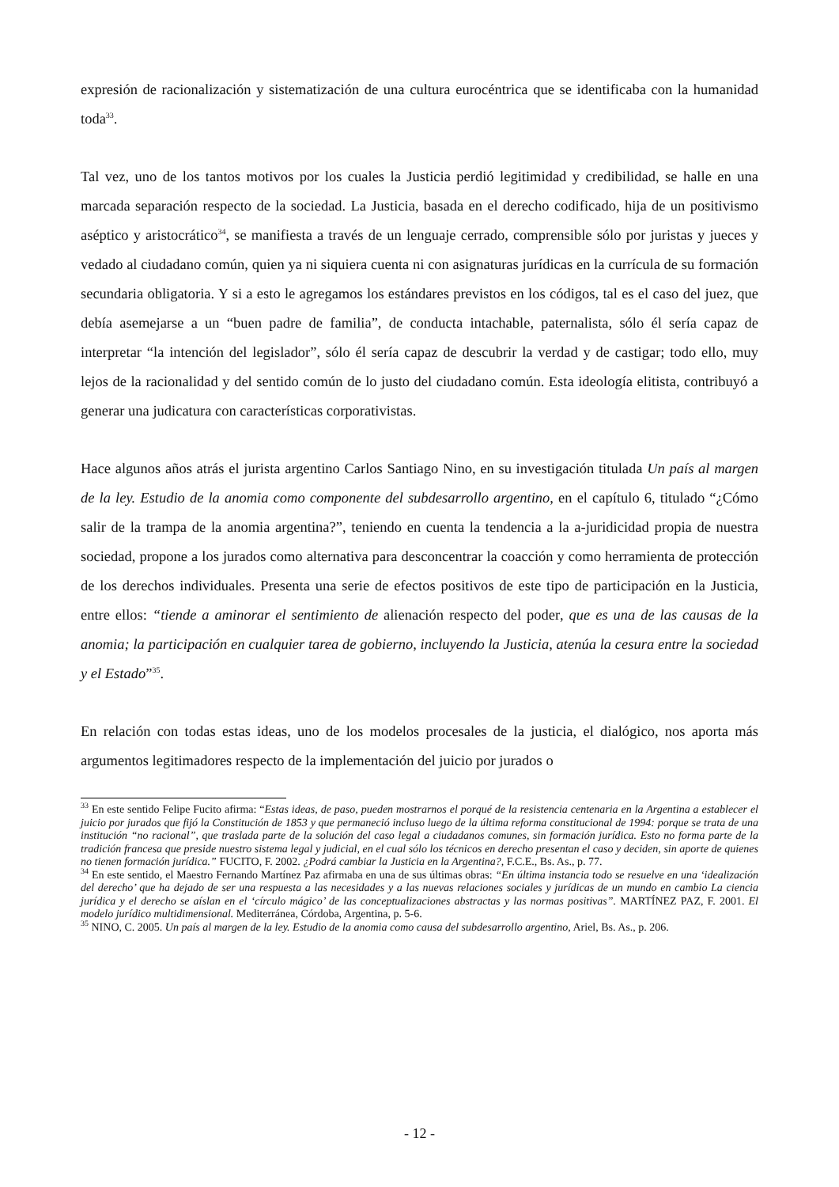expresión de racionalización y sistematización de una cultura eurocéntrica que se identificaba con la humanidad toda<sup>33</sup>.
Tal vez, uno de los tantos motivos por los cuales la Justicia perdió legitimidad y credibilidad, se halle en una marcada separación respecto de la sociedad. La Justicia, basada en el derecho codificado, hija de un positivismo aséptico y aristocrático<sup>34</sup>, se manifiesta a través de un lenguaje cerrado, comprensible sólo por juristas y jueces y vedado al ciudadano común, quien ya ni siquiera cuenta ni con asignaturas jurídicas en la currícula de su formación secundaria obligatoria. Y si a esto le agregamos los estándares previstos en los códigos, tal es el caso del juez, que debía asemejarse a un “buen padre de familia”, de conducta intachable, paternalista, sólo él sería capaz de interpretar “la intención del legislador”, sólo él sería capaz de descubrir la verdad y de castigar; todo ello, muy lejos de la racionalidad y del sentido común de lo justo del ciudadano común. Esta ideología elitista, contribuyó a generar una judicatura con características corporativistas.
Hace algunos años atrás el jurista argentino Carlos Santiago Nino, en su investigación titulada Un país al margen de la ley. Estudio de la anomia como componente del subdesarrollo argentino, en el capítulo 6, titulado “¿Cómo salir de la trampa de la anomia argentina?”, teniendo en cuenta la tendencia a la a-juridicidad propia de nuestra sociedad, propone a los jurados como alternativa para desconcentrar la coacción y como herramienta de protección de los derechos individuales. Presenta una serie de efectos positivos de este tipo de participación en la Justicia, entre ellos: “tiende a aminorar el sentimiento de alienación respecto del poder, que es una de las causas de la anomia; la participación en cualquier tarea de gobierno, incluyendo la Justicia, atenúa la cesura entre la sociedad y el Estado”<sup>35</sup>.
En relación con todas estas ideas, uno de los modelos procesales de la justicia, el dialógico, nos aporta más argumentos legitimadores respecto de la implementación del juicio por jurados o
<sup>33</sup> En este sentido Felipe Fucito afirma: “Estas ideas, de paso, pueden mostrarnos el porqué de la resistencia centenaria en la Argentina a establecer el juicio por jurados que fijó la Constitución de 1853 y que permaneció incluso luego de la última reforma constitucional de 1994: porque se trata de una institución “no racional”, que traslada parte de la solución del caso legal a ciudadanos comunes, sin formación jurídica. Esto no forma parte de la tradición francesa que preside nuestro sistema legal y judicial, en el cual sólo los técnicos en derecho presentan el caso y deciden, sin aporte de quienes no tienen formación jurídica.” FUCITO, F. 2002. ¿Podrá cambiar la Justicia en la Argentina?, F.C.E., Bs. As., p. 77.
<sup>34</sup> En este sentido, el Maestro Fernando Martínez Paz afirmaba en una de sus últimas obras: “En última instancia todo se resuelve en una ‘idealización del derecho’ que ha dejado de ser una respuesta a las necesidades y a las nuevas relaciones sociales y jurídicas de un mundo en cambio La ciencia jurídica y el derecho se aíslan en el ‘círculo mágico’ de las conceptualizaciones abstractas y las normas positivas”. MARTÍNEZ PAZ, F. 2001. El modelo jurídico multidimensional. Mediterránea, Córdoba, Argentina, p. 5-6.
<sup>35</sup> NINO, C. 2005. Un país al margen de la ley. Estudio de la anomia como causa del subdesarrollo argentino, Ariel, Bs. As., p. 206.
- 12 -